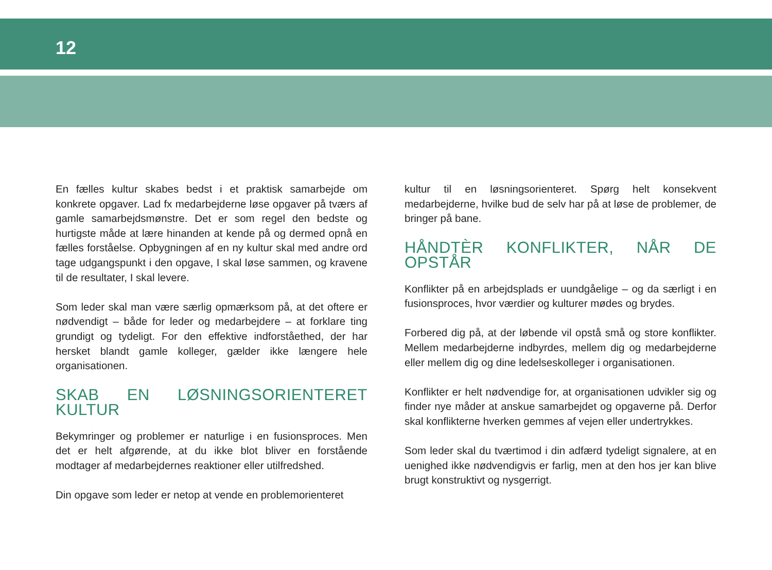12
En fælles kultur skabes bedst i et praktisk samarbejde om konkrete opgaver. Lad fx medarbejderne løse opgaver på tværs af gamle samarbejdsmønstre. Det er som regel den bedste og hurtigste måde at lære hinanden at kende på og dermed opnå en fælles forståelse. Opbygningen af en ny kultur skal med andre ord tage udgangspunkt i den opgave, I skal løse sammen, og kravene til de resultater, I skal levere.
Som leder skal man være særlig opmærksom på, at det oftere er nødvendigt – både for leder og medarbejdere – at forklare ting grundigt og tydeligt. For den effektive indforståethed, der har hersket blandt gamle kolleger, gælder ikke længere hele organisationen.
SKAB EN LØSNINGSORIENTERET KULTUR
Bekymringer og problemer er naturlige i en fusionsproces. Men det er helt afgørende, at du ikke blot bliver en forstående modtager af medarbejdernes reaktioner eller utilfredshed.
Din opgave som leder er netop at vende en problemorienteret
kultur til en løsningsorienteret. Spørg helt konsekvent medarbejderne, hvilke bud de selv har på at løse de problemer, de bringer på bane.
HÅNDTÈR KONFLIKTER, NÅR DE OPSTÅR
Konflikter på en arbejdsplads er uundgåelige – og da særligt i en fusionsproces, hvor værdier og kulturer mødes og brydes.
Forbered dig på, at der løbende vil opstå små og store konflikter. Mellem medarbejderne indbyrdes, mellem dig og medarbejderne eller mellem dig og dine ledelseskolleger i organisationen.
Konflikter er helt nødvendige for, at organisationen udvikler sig og finder nye måder at anskue samarbejdet og opgaverne på. Derfor skal konflikterne hverken gemmes af vejen eller undertrykkes.
Som leder skal du tværtimod i din adfærd tydeligt signalere, at en uenighed ikke nødvendigvis er farlig, men at den hos jer kan blive brugt konstruktivt og nysgerrigt.